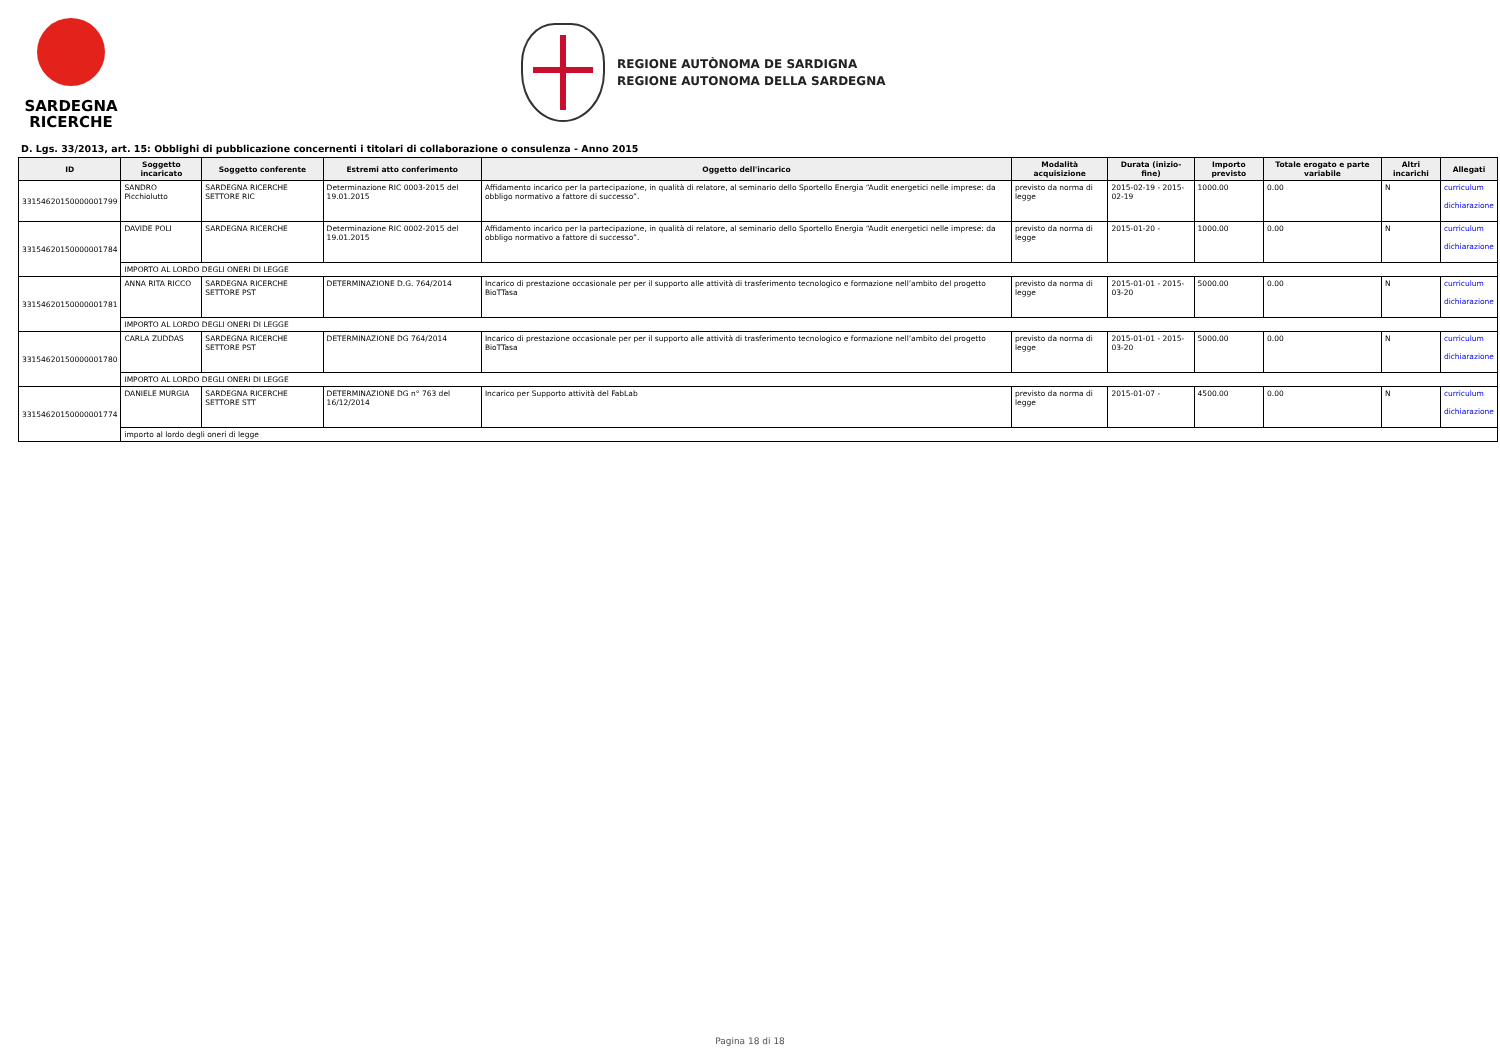SARDEGNA
RICERCHE
REGIONE AUTÒNOMA DE SARDIGNA
REGIONE AUTONOMA DELLA SARDEGNA
D. Lgs. 33/2013, art. 15: Obblighi di pubblicazione concernenti i titolari di collaborazione o consulenza - Anno 2015
| ID | Soggetto incaricato | Soggetto conferente | Estremi atto conferimento | Oggetto dell'incarico | Modalità acquisizione | Durata (inizio-fine) | Importo previsto | Totale erogato e parte variabile | Altri incarichi | Allegati |
| --- | --- | --- | --- | --- | --- | --- | --- | --- | --- | --- |
| 33154620150000001799 | SANDRO Picchiolutto | SARDEGNA RICERCHE SETTORE RIC | Determinazione RIC 0003-2015 del 19.01.2015 | Affidamento incarico per la partecipazione, in qualità di relatore, al seminario dello Sportello Energia “Audit energetici nelle imprese: da obbligo normativo a fattore di successo”. | previsto da norma di legge | 2015-02-19 - 2015-02-19 | 1000.00 | 0.00 | N | curriculum dichiarazione |
| 33154620150000001784 | DAVIDE POLI | SARDEGNA RICERCHE | Determinazione RIC 0002-2015 del 19.01.2015 | Affidamento incarico per la partecipazione, in qualità di relatore, al seminario dello Sportello Energia “Audit energetici nelle imprese: da obbligo normativo a fattore di successo”. | previsto da norma di legge | 2015-01-20 - | 1000.00 | 0.00 | N | curriculum dichiarazione |
| | IMPORTO AL LORDO DEGLI ONERI DI LEGGE | | | | | | | | | |
| 33154620150000001781 | ANNA RITA RICCO | SARDEGNA RICERCHE SETTORE PST | DETERMINAZIONE D.G. 764/2014 | Incarico di prestazione occasionale per per il supporto alle attività di trasferimento tecnologico e formazione nell’ambito del progetto BioTTasa | previsto da norma di legge | 2015-01-01 - 2015-03-20 | 5000.00 | 0.00 | N | curriculum dichiarazione |
| | IMPORTO AL LORDO DEGLI ONERI DI LEGGE | | | | | | | | | |
| 33154620150000001780 | CARLA ZUDDAS | SARDEGNA RICERCHE SETTORE PST | DETERMINAZIONE DG 764/2014 | Incarico di prestazione occasionale per per il supporto alle attività di trasferimento tecnologico e formazione nell’ambito del progetto BioTTasa | previsto da norma di legge | 2015-01-01 - 2015-03-20 | 5000.00 | 0.00 | N | curriculum dichiarazione |
| | IMPORTO AL LORDO DEGLI ONERI DI LEGGE | | | | | | | | | |
| 33154620150000001774 | DANIELE MURGIA | SARDEGNA RICERCHE SETTORE STT | DETERMINAZIONE DG n° 763 del 16/12/2014 | Incarico per Supporto attività del FabLab | previsto da norma di legge | 2015-01-07 - | 4500.00 | 0.00 | N | curriculum dichiarazione |
| | importo al lordo degli oneri di legge | | | | | | | | | |
Pagina 18 di 18